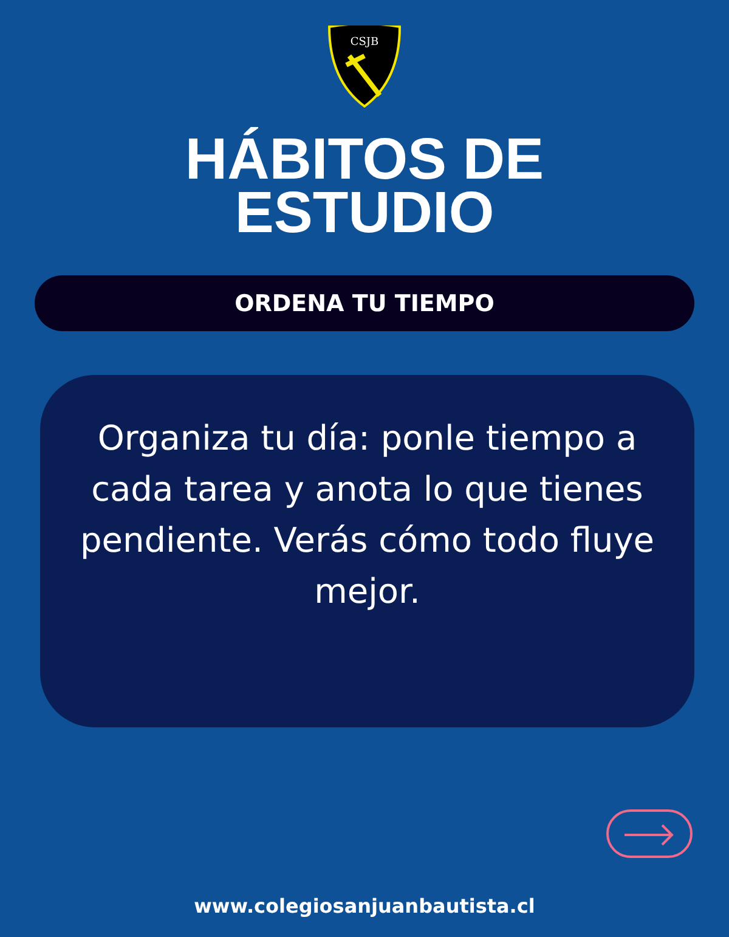CSJB
HÁBITOS DE
ESTUDIO
ORDENA TU TIEMPO
Organiza tu día: ponle tiempo a cada tarea y anota lo que tienes pendiente. Verás cómo todo fluye mejor.
www.colegiosanjuanbautista.cl